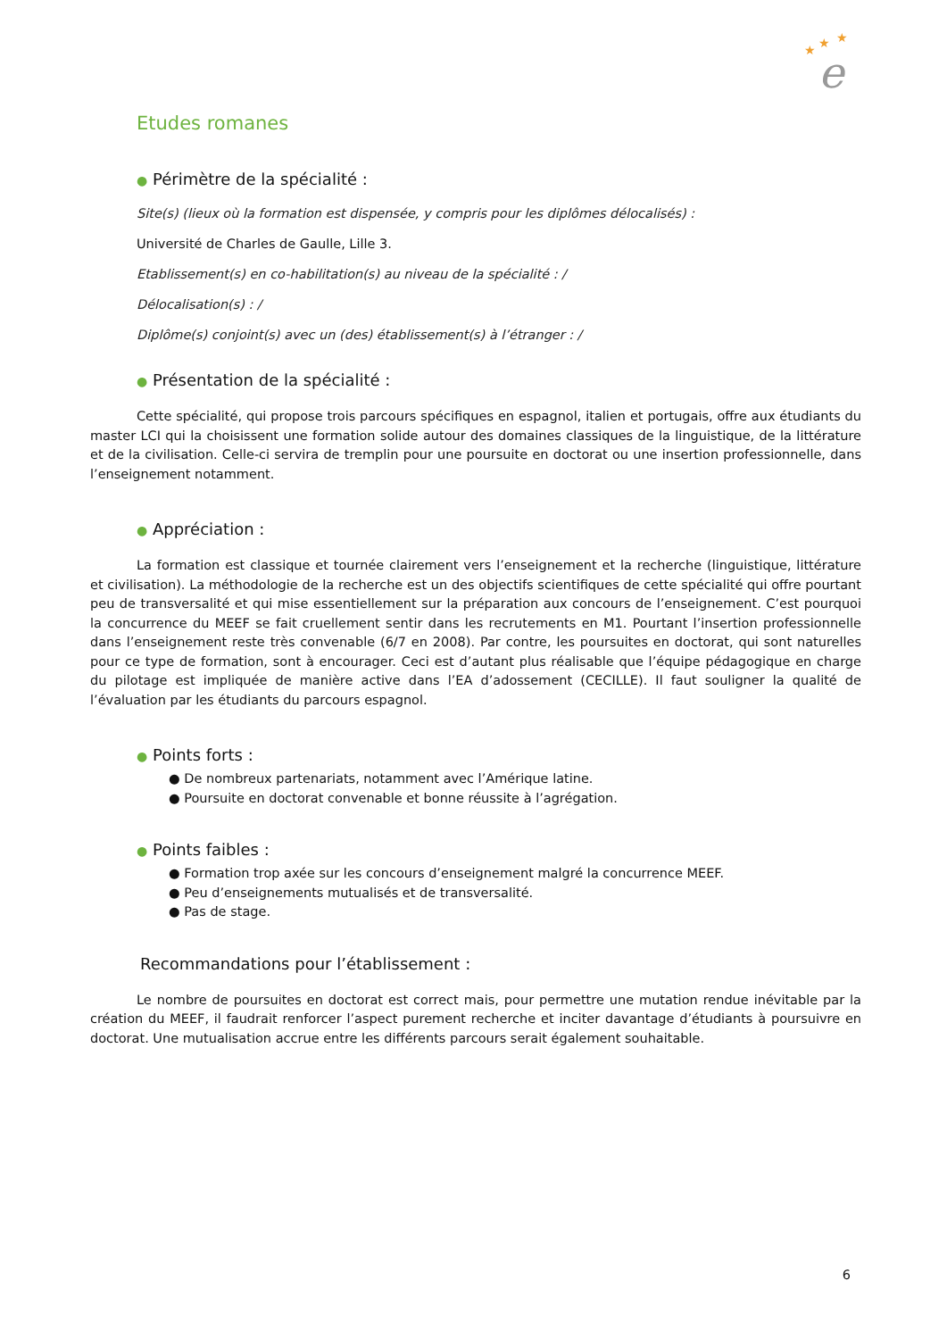★
★
★
e
Etudes romanes
● Périmètre de la spécialité :
Site(s) (lieux où la formation est dispensée, y compris pour les diplômes délocalisés) :
Université de Charles de Gaulle, Lille 3.
Etablissement(s) en co-habilitation(s) au niveau de la spécialité : /
Délocalisation(s) : /
Diplôme(s) conjoint(s) avec un (des) établissement(s) à l’étranger : /
● Présentation de la spécialité :
Cette spécialité, qui propose trois parcours spécifiques en espagnol, italien et portugais, offre aux étudiants du master LCI qui la choisissent une formation solide autour des domaines classiques de la linguistique, de la littérature et de la civilisation. Celle-ci servira de tremplin pour une poursuite en doctorat ou une insertion professionnelle, dans l’enseignement notamment.
● Appréciation :
La formation est classique et tournée clairement vers l’enseignement et la recherche (linguistique, littérature et civilisation). La méthodologie de la recherche est un des objectifs scientifiques de cette spécialité qui offre pourtant peu de transversalité et qui mise essentiellement sur la préparation aux concours de l’enseignement. C’est pourquoi la concurrence du MEEF se fait cruellement sentir dans les recrutements en M1. Pourtant l’insertion professionnelle dans l’enseignement reste très convenable (6/7 en 2008). Par contre, les poursuites en doctorat, qui sont naturelles pour ce type de formation, sont à encourager. Ceci est d’autant plus réalisable que l’équipe pédagogique en charge du pilotage est impliquée de manière active dans l’EA d’adossement (CECILLE). Il faut souligner la qualité de l’évaluation par les étudiants du parcours espagnol.
● Points forts :
● De nombreux partenariats, notamment avec l’Amérique latine.
● Poursuite en doctorat convenable et bonne réussite à l’agrégation.
● Points faibles :
● Formation trop axée sur les concours d’enseignement malgré la concurrence MEEF.
● Peu d’enseignements mutualisés et de transversalité.
● Pas de stage.
Recommandations pour l’établissement :
Le nombre de poursuites en doctorat est correct mais, pour permettre une mutation rendue inévitable par la création du MEEF, il faudrait renforcer l’aspect purement recherche et inciter davantage d’étudiants à poursuivre en doctorat. Une mutualisation accrue entre les différents parcours serait également souhaitable.
6